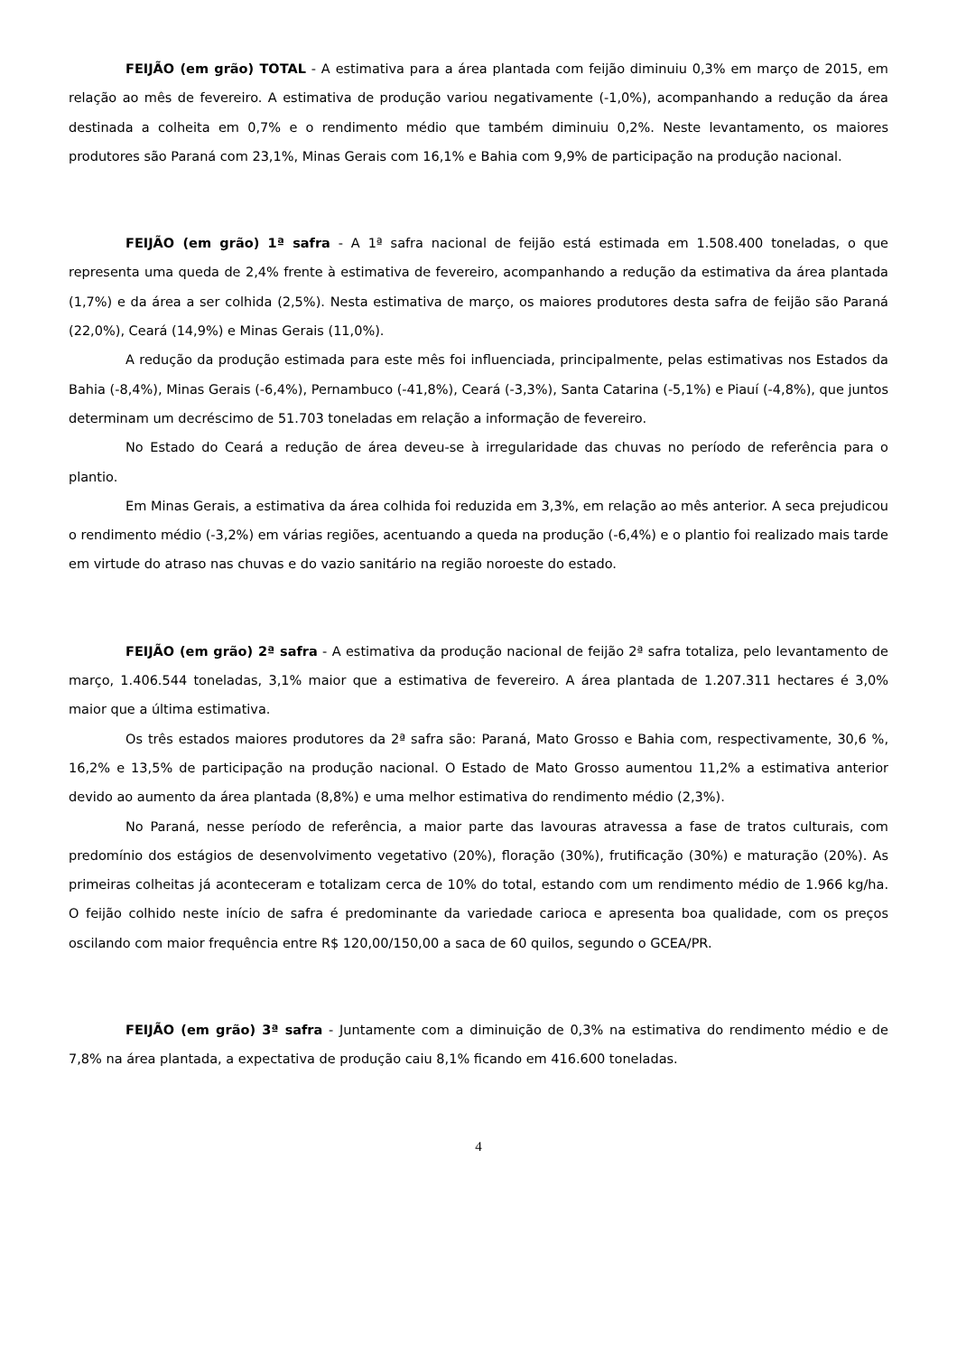FEIJÃO (em grão) TOTAL - A estimativa para a área plantada com feijão diminuiu 0,3% em março de 2015, em relação ao mês de fevereiro. A estimativa de produção variou negativamente (-1,0%), acompanhando a redução da área destinada a colheita em 0,7% e o rendimento médio que também diminuiu 0,2%. Neste levantamento, os maiores produtores são Paraná com 23,1%, Minas Gerais com 16,1% e Bahia com 9,9% de participação na produção nacional.
FEIJÃO (em grão) 1ª safra - A 1ª safra nacional de feijão está estimada em 1.508.400 toneladas, o que representa uma queda de 2,4% frente à estimativa de fevereiro, acompanhando a redução da estimativa da área plantada (1,7%) e da área a ser colhida (2,5%). Nesta estimativa de março, os maiores produtores desta safra de feijão são Paraná (22,0%), Ceará (14,9%) e Minas Gerais (11,0%).
A redução da produção estimada para este mês foi influenciada, principalmente, pelas estimativas nos Estados da Bahia (-8,4%), Minas Gerais (-6,4%), Pernambuco (-41,8%), Ceará (-3,3%), Santa Catarina (-5,1%) e Piauí (-4,8%), que juntos determinam um decréscimo de 51.703 toneladas em relação a informação de fevereiro.
No Estado do Ceará a redução de área deveu-se à irregularidade das chuvas no período de referência para o plantio.
Em Minas Gerais, a estimativa da área colhida foi reduzida em 3,3%, em relação ao mês anterior. A seca prejudicou o rendimento médio (-3,2%) em várias regiões, acentuando a queda na produção (-6,4%) e o plantio foi realizado mais tarde em virtude do atraso nas chuvas e do vazio sanitário na região noroeste do estado.
FEIJÃO (em grão) 2ª safra - A estimativa da produção nacional de feijão 2ª safra totaliza, pelo levantamento de março, 1.406.544 toneladas, 3,1% maior que a estimativa de fevereiro. A área plantada de 1.207.311 hectares é 3,0% maior que a última estimativa.
Os três estados maiores produtores da 2ª safra são: Paraná, Mato Grosso e Bahia com, respectivamente, 30,6 %, 16,2% e 13,5% de participação na produção nacional. O Estado de Mato Grosso aumentou 11,2% a estimativa anterior devido ao aumento da área plantada (8,8%) e uma melhor estimativa do rendimento médio (2,3%).
No Paraná, nesse período de referência, a maior parte das lavouras atravessa a fase de tratos culturais, com predomínio dos estágios de desenvolvimento vegetativo (20%), floração (30%), frutificação (30%) e maturação (20%). As primeiras colheitas já aconteceram e totalizam cerca de 10% do total, estando com um rendimento médio de 1.966 kg/ha. O feijão colhido neste início de safra é predominante da variedade carioca e apresenta boa qualidade, com os preços oscilando com maior frequência entre R$ 120,00/150,00 a saca de 60 quilos, segundo o GCEA/PR.
FEIJÃO (em grão) 3ª safra - Juntamente com a diminuição de 0,3% na estimativa do rendimento médio e de 7,8% na área plantada, a expectativa de produção caiu 8,1% ficando em 416.600 toneladas.
4